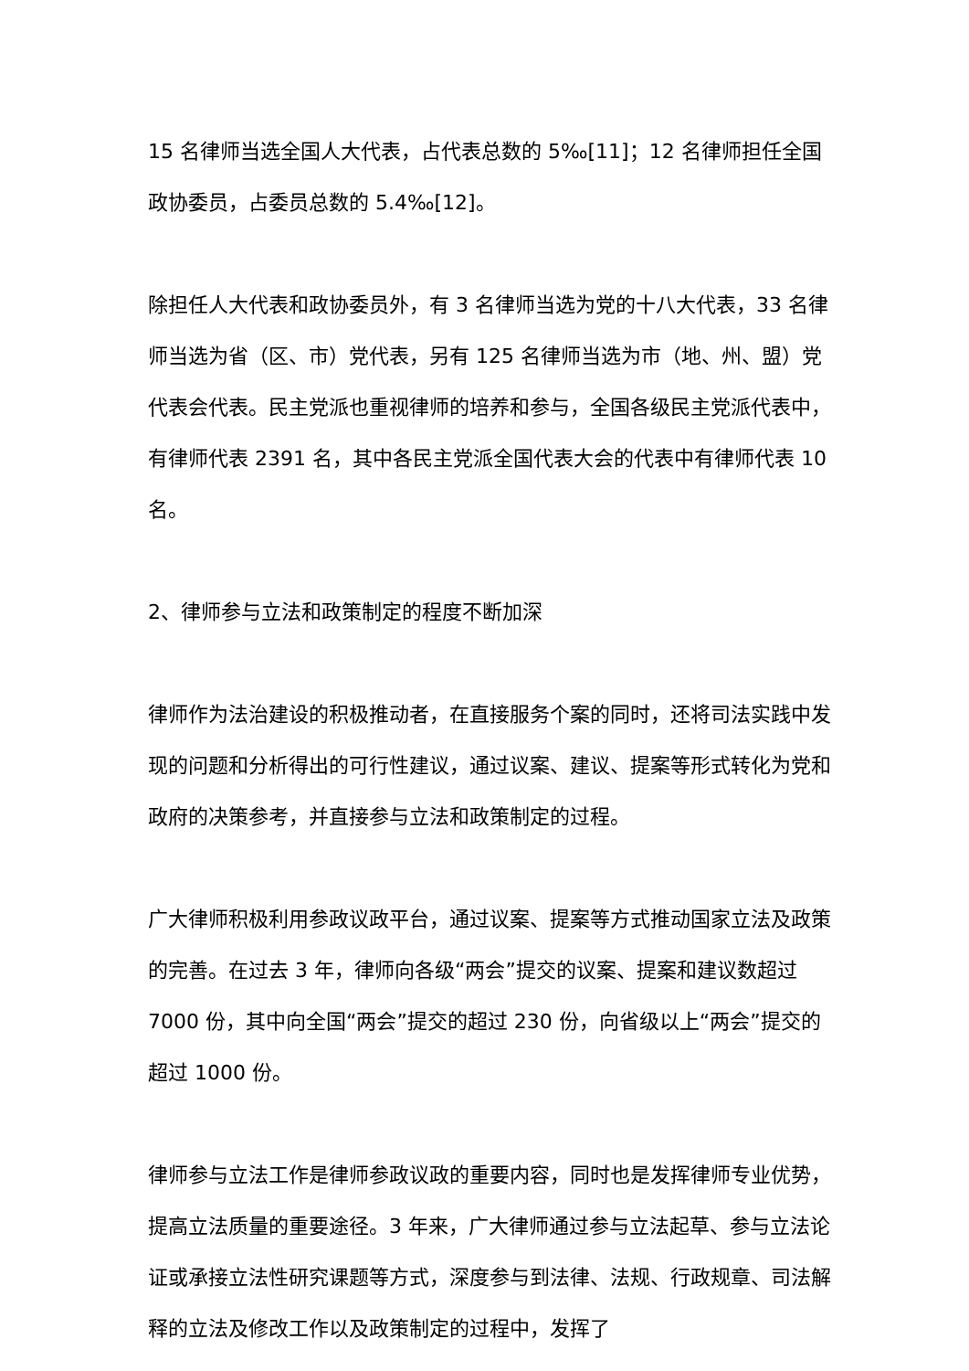15 名律师当选全国人大代表，占代表总数的 5‰[11]；12 名律师担任全国政协委员，占委员总数的 5.4‰[12]。
除担任人大代表和政协委员外，有 3 名律师当选为党的十八大代表，33 名律师当选为省（区、市）党代表，另有 125 名律师当选为市（地、州、盟）党代表会代表。民主党派也重视律师的培养和参与，全国各级民主党派代表中，有律师代表 2391 名，其中各民主党派全国代表大会的代表中有律师代表 10 名。
2、律师参与立法和政策制定的程度不断加深
律师作为法治建设的积极推动者，在直接服务个案的同时，还将司法实践中发现的问题和分析得出的可行性建议，通过议案、建议、提案等形式转化为党和政府的决策参考，并直接参与立法和政策制定的过程。
广大律师积极利用参政议政平台，通过议案、提案等方式推动国家立法及政策的完善。在过去 3 年，律师向各级“两会”提交的议案、提案和建议数超过 7000 份，其中向全国“两会”提交的超过 230 份，向省级以上“两会”提交的超过 1000 份。
律师参与立法工作是律师参政议政的重要内容，同时也是发挥律师专业优势，提高立法质量的重要途径。3 年来，广大律师通过参与立法起草、参与立法论证或承接立法性研究课题等方式，深度参与到法律、法规、行政规章、司法解释的立法及修改工作以及政策制定的过程中，发挥了